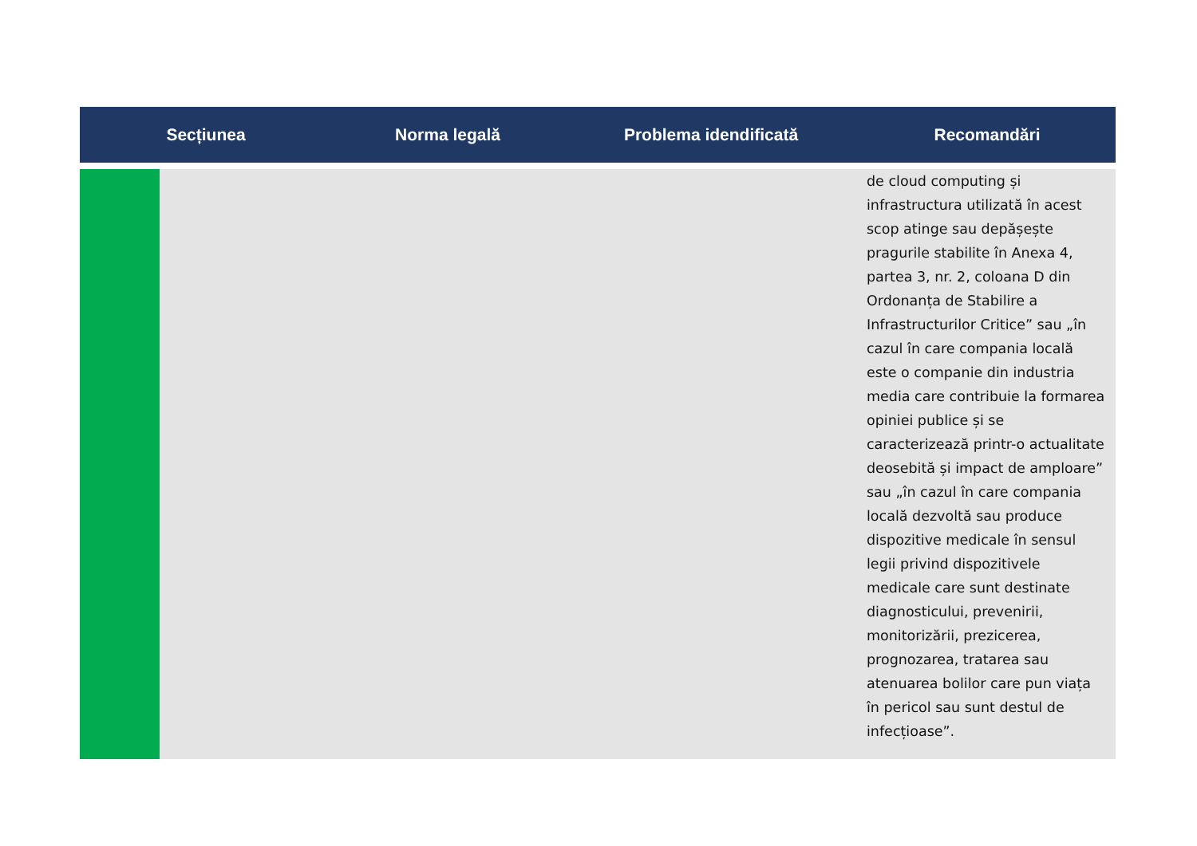| Secțiunea | | Norma legală | Problema idendificată | Recomandări |
| --- | --- | --- | --- | --- |
| | | | | de cloud computing și infrastructura utilizată în acest scop atinge sau depășește pragurile stabilite în Anexa 4, partea 3, nr. 2, coloana D din Ordonanța de Stabilire a Infrastructurilor Critice” sau „în cazul în care compania locală este o companie din industria media care contribuie la formarea opiniei publice și se caracterizează printr-o actualitate deosebită și impact de amploare” sau „în cazul în care compania locală dezvoltă sau produce dispozitive medicale în sensul legii privind dispozitivele medicale care sunt destinate diagnosticului, prevenirii, monitorizării, prezicerea, prognozarea, tratarea sau atenuarea bolilor care pun viața în pericol sau sunt destul de infecțioase”. |